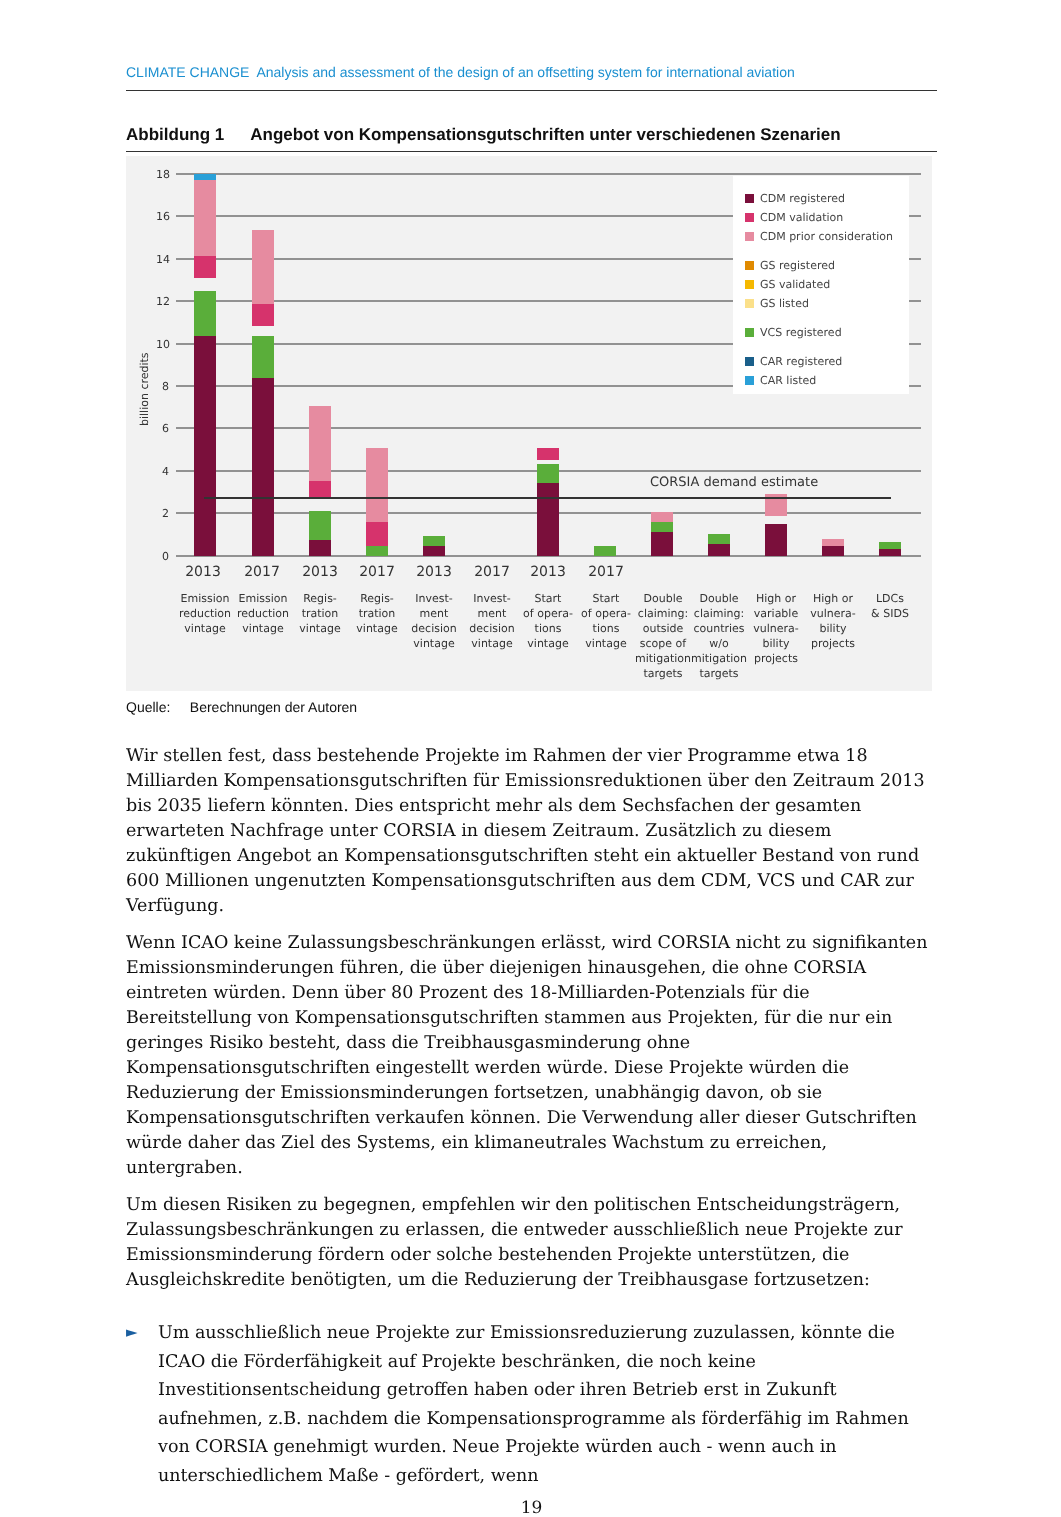CLIMATE CHANGE Analysis and assessment of the design of an offsetting system for international aviation
Abbildung 1 Angebot von Kompensationsgutschriften unter verschiedenen Szenarien
18
16
14
12
10
8
6
4
2
0
billion credits
CORSIA demand estimate
CDM registered
CDM validation
CDM prior consideration
GS registered
GS validated
GS listed
VCS registered
CAR registered
CAR listed
2013
2017
2013
2017
2013
2017
2013
2017
Emission
reduction
vintage
Emission
reduction
vintage
Regis-
tration
vintage
Regis-
tration
vintage
Invest-
ment
decision
vintage
Invest-
ment
decision
vintage
Start
of opera-
tions
vintage
Start
of opera-
tions
vintage
Double
claiming:
outside
scope of
mitigation
targets
Double
claiming:
countries
w/o
mitigation
targets
High or
variable
vulnera-
bility
projects
High or
vulnera-
bility
projects
LDCs
& SIDS
Quelle: Berechnungen der Autoren
Wir stellen fest, dass bestehende Projekte im Rahmen der vier Programme etwa 18 Milliarden Kompensationsgutschriften für Emissionsreduktionen über den Zeitraum 2013 bis 2035 liefern könnten. Dies entspricht mehr als dem Sechsfachen der gesamten erwarteten Nachfrage unter CORSIA in diesem Zeitraum. Zusätzlich zu diesem zukünftigen Angebot an Kompensationsgutschriften steht ein aktueller Bestand von rund 600 Millionen ungenutzten Kompensationsgutschriften aus dem CDM, VCS und CAR zur Verfügung.
Wenn ICAO keine Zulassungsbeschränkungen erlässt, wird CORSIA nicht zu signifikanten Emissionsminderungen führen, die über diejenigen hinausgehen, die ohne CORSIA eintreten würden. Denn über 80 Prozent des 18-Milliarden-Potenzials für die Bereitstellung von Kompensationsgutschriften stammen aus Projekten, für die nur ein geringes Risiko besteht, dass die Treibhausgasminderung ohne Kompensationsgutschriften eingestellt werden würde. Diese Projekte würden die Reduzierung der Emissionsminderungen fortsetzen, unabhängig davon, ob sie Kompensationsgutschriften verkaufen können. Die Verwendung aller dieser Gutschriften würde daher das Ziel des Systems, ein klimaneutrales Wachstum zu erreichen, untergraben.
Um diesen Risiken zu begegnen, empfehlen wir den politischen Entscheidungsträgern, Zulassungsbeschränkungen zu erlassen, die entweder ausschließlich neue Projekte zur Emissionsminderung fördern oder solche bestehenden Projekte unterstützen, die Ausgleichskredite benötigten, um die Reduzierung der Treibhausgase fortzusetzen:
► Um ausschließlich neue Projekte zur Emissionsreduzierung zuzulassen, könnte die ICAO die Förderfähigkeit auf Projekte beschränken, die noch keine Investitionsentscheidung getroffen haben oder ihren Betrieb erst in Zukunft aufnehmen, z.B. nachdem die Kompensationsprogramme als förderfähig im Rahmen von CORSIA genehmigt wurden. Neue Projekte würden auch - wenn auch in unterschiedlichem Maße - gefördert, wenn
19